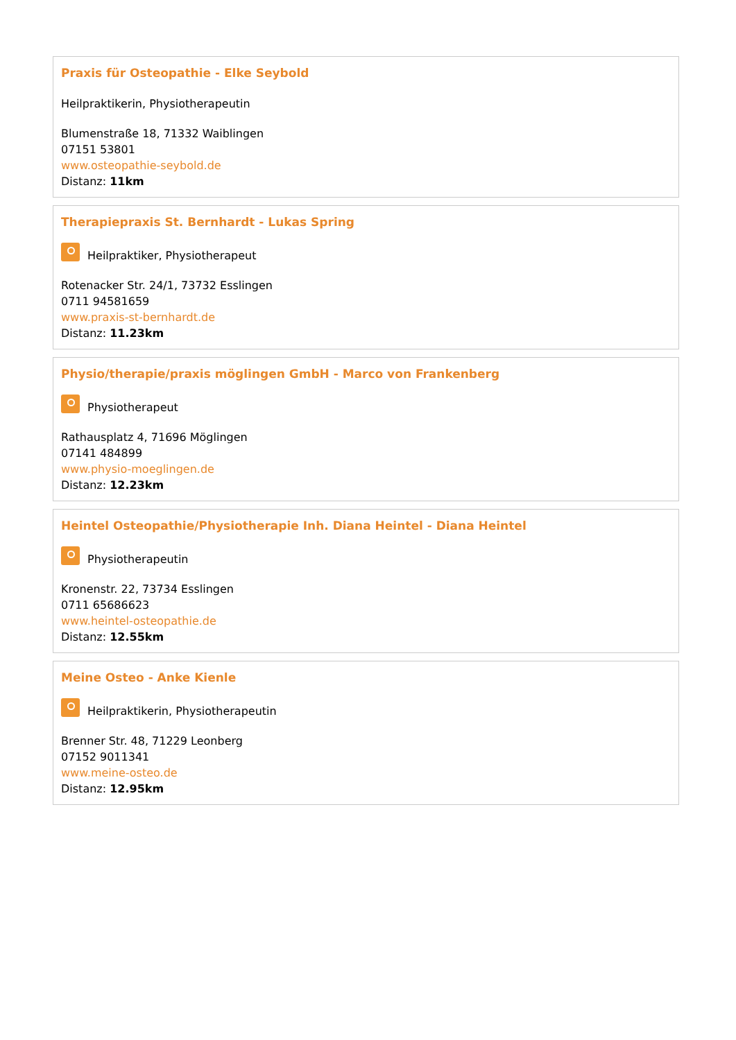Praxis für Osteopathie - Elke Seybold
Heilpraktikerin, Physiotherapeutin
Blumenstraße 18, 71332 Waiblingen
07151 53801
www.osteopathie-seybold.de
Distanz: 11km
Therapiepraxis St. Bernhardt - Lukas Spring
Heilpraktiker, Physiotherapeut
Rotenacker Str. 24/1, 73732 Esslingen
0711 94581659
www.praxis-st-bernhardt.de
Distanz: 11.23km
Physio/therapie/praxis möglingen GmbH - Marco von Frankenberg
Physiotherapeut
Rathausplatz 4, 71696 Möglingen
07141 484899
www.physio-moeglingen.de
Distanz: 12.23km
Heintel Osteopathie/Physiotherapie Inh. Diana Heintel - Diana Heintel
Physiotherapeutin
Kronenstr. 22, 73734 Esslingen
0711 65686623
www.heintel-osteopathie.de
Distanz: 12.55km
Meine Osteo - Anke Kienle
Heilpraktikerin, Physiotherapeutin
Brenner Str. 48, 71229 Leonberg
07152 9011341
www.meine-osteo.de
Distanz: 12.95km